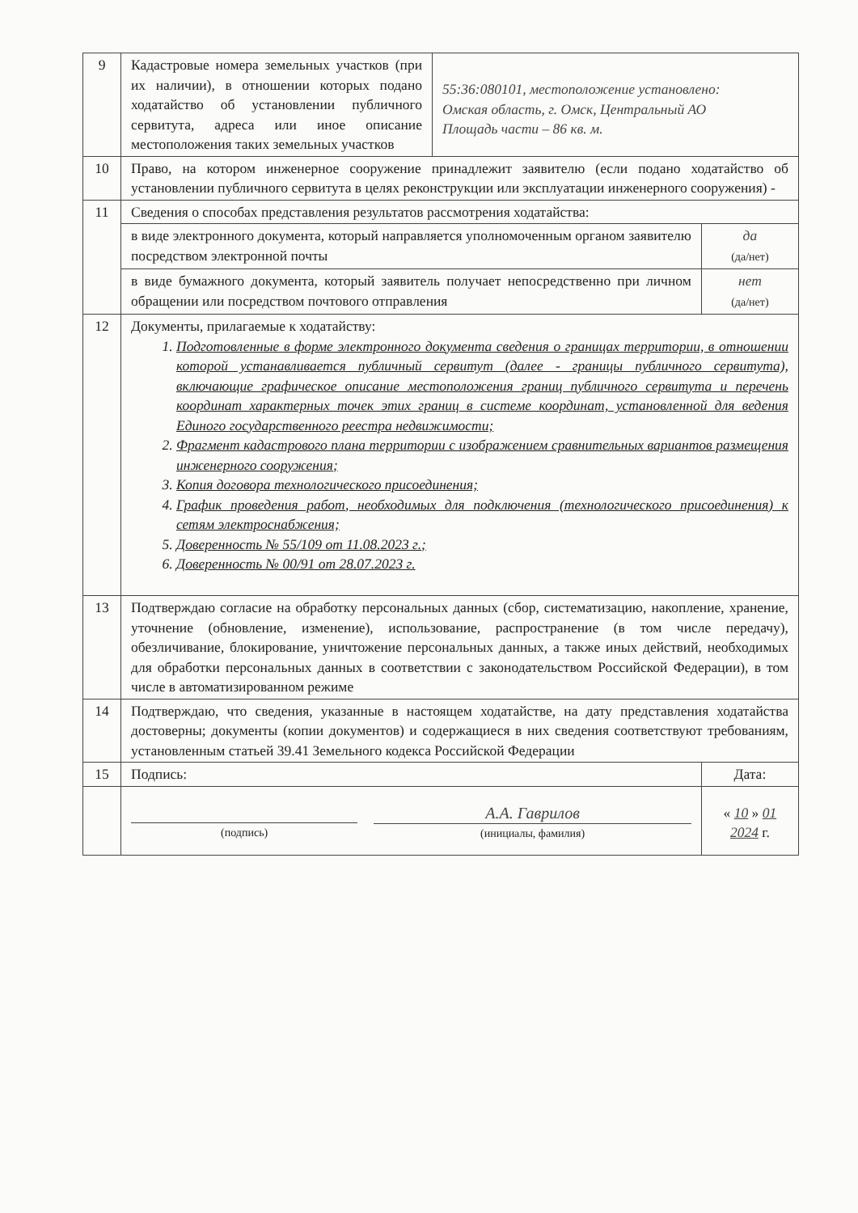| 9 | Кадастровые номера земельных участков (при их наличии), в отношении которых подано ходатайство об установлении публичного сервитута, адреса или иное описание местоположения таких земельных участков | 55:36:080101, местоположение установлено: Омская область, г. Омск, Центральный АО Площадь части – 86 кв. м. | |
| 10 | Право, на котором инженерное сооружение принадлежит заявителю (если подано ходатайство об установлении публичного сервитута в целях реконструкции или эксплуатации инженерного сооружения) - | | |
| 11 | Сведения о способах представления результатов рассмотрения ходатайства: | | |
| | в виде электронного документа, который направляется уполномоченным органом заявителю посредством электронной почты | | да (да/нет) |
| | в виде бумажного документа, который заявитель получает непосредственно при личном обращении или посредством почтового отправления | | нет (да/нет) |
| 12 | Документы, прилагаемые к ходатайству: 1. Подготовленные в форме электронного документа сведения о границах территории, в отношении которой устанавливается публичный сервитут (далее - границы публичного сервитута), включающие графическое описание местоположения границ публичного сервитута и перечень координат характерных точек этих границ в системе координат, установленной для ведения Единого государственного реестра недвижимости; 2. Фрагмент кадастрового плана территории с изображением сравнительных вариантов размещения инженерного сооружения; 3. Копия договора технологического присоединения; 4. График проведения работ, необходимых для подключения (технологического присоединения) к сетям электроснабжения; 5. Доверенность № 55/109 от 11.08.2023 г.; 6. Доверенность № 00/91 от 28.07.2023 г. | | |
| 13 | Подтверждаю согласие на обработку персональных данных (сбор, систематизацию, накопление, хранение, уточнение (обновление, изменение), использование, распространение (в том числе передачу), обезличивание, блокирование, уничтожение персональных данных, а также иных действий, необходимых для обработки персональных данных в соответствии с законодательством Российской Федерации), в том числе в автоматизированном режиме | | |
| 14 | Подтверждаю, что сведения, указанные в настоящем ходатайстве, на дату представления ходатайства достоверны; документы (копии документов) и содержащиеся в них сведения соответствуют требованиям, установленным статьей 39.41 Земельного кодекса Российской Федерации | | |
| 15 | Подпись: | | Дата: |
| | (подпись) А.А. Гаврилов (инициалы, фамилия) | | « 10 » 01 2024 г. |